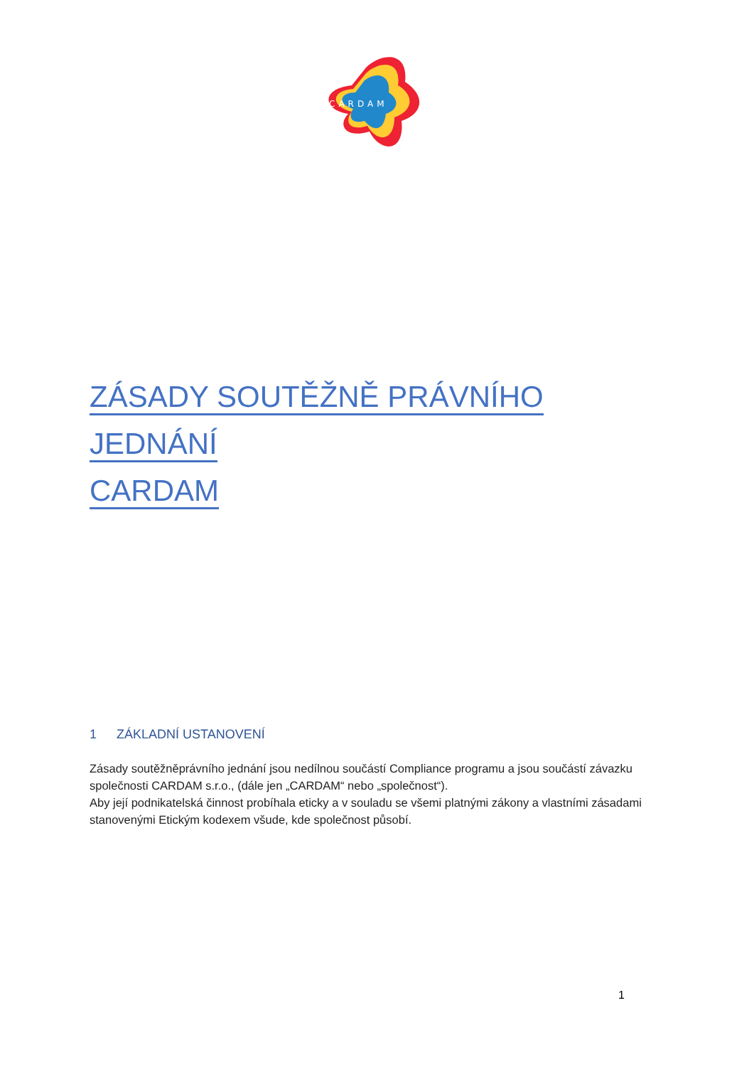CARDAM
ZÁSADY SOUTĚŽNĚ PRÁVNÍHO JEDNÁNÍ
CARDAM
1 ZÁKLADNÍ USTANOVENÍ
Zásady soutěžněprávního jednání jsou nedílnou součástí Compliance programu a jsou součástí závazku společnosti CARDAM s.r.o., (dále jen „CARDAM“ nebo „společnost“).
Aby její podnikatelská činnost probíhala eticky a v souladu se všemi platnými zákony a vlastními zásadami stanovenými Etickým kodexem všude, kde společnost působí.
1